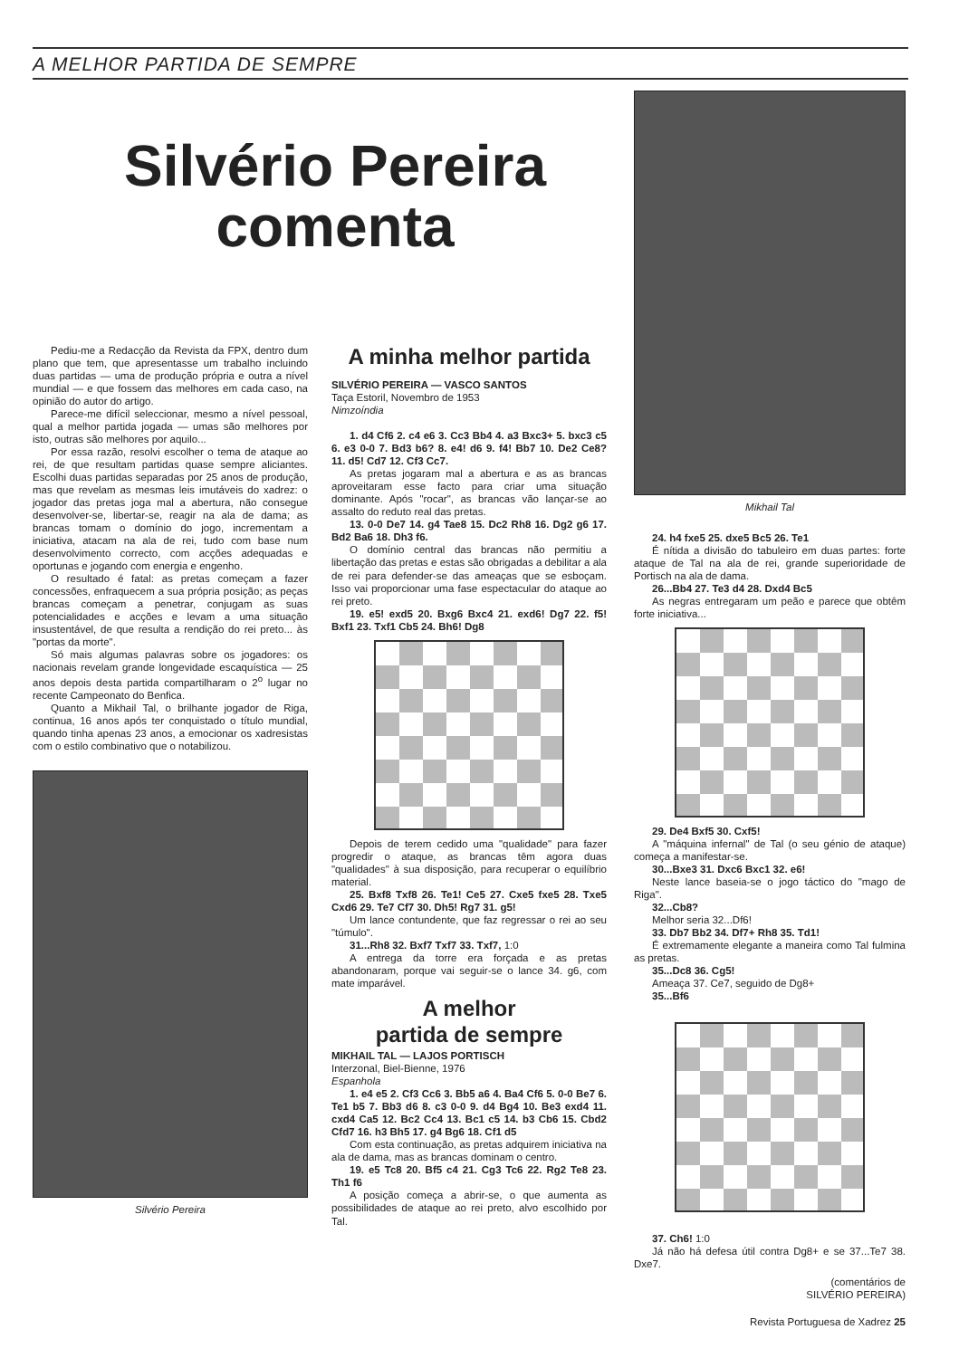A MELHOR PARTIDA DE SEMPRE
Silvério Pereira
comenta
Pediu-me a Redacção da Revista da FPX, dentro dum plano que tem, que apresentasse um trabalho incluindo duas partidas — uma de produção própria e outra a nível mundial — e que fossem das melhores em cada caso, na opinião do autor do artigo.
Parece-me difícil seleccionar, mesmo a nível pessoal, qual a melhor partida jogada — umas são melhores por isto, outras são melhores por aquilo...
Por essa razão, resolvi escolher o tema de ataque ao rei, de que resultam partidas quase sempre aliciantes. Escolhi duas partidas separadas por 25 anos de produção, mas que revelam as mesmas leis imutáveis do xadrez: o jogador das pretas joga mal a abertura, não consegue desenvolver-se, libertar-se, reagir na ala de dama; as brancas tomam o domínio do jogo, incrementam a iniciativa, atacam na ala de rei, tudo com base num desenvolvimento correcto, com acções adequadas e oportunas e jogando com energia e engenho.
O resultado é fatal: as pretas começam a fazer concessões, enfraquecem a sua própria posição; as peças brancas começam a penetrar, conjugam as suas potencialidades e acções e levam a uma situação insustentável, de que resulta a rendição do rei preto... às "portas da morte".
Só mais algumas palavras sobre os jogadores: os nacionais revelam grande longevidade escaquística — 25 anos depois desta partida compartilharam o 2<sup>o</sup> lugar no recente Campeonato do Benfica.
Quanto a Mikhail Tal, o brilhante jogador de Riga, continua, 16 anos após ter conquistado o título mundial, quando tinha apenas 23 anos, a emocionar os xadresistas com o estilo combinativo que o notabilizou.
Silvério Pereira
A minha melhor partida
SILVÉRIO PEREIRA — VASCO SANTOS
Taça Estoril, Novembro de 1953
Nimzoíndia
1. d4 Cf6 2. c4 e6 3. Cc3 Bb4 4. a3 Bxc3+ 5. bxc3 c5 6. e3 0-0 7. Bd3 b6? 8. e4! d6 9. f4! Bb7 10. De2 Ce8? 11. d5! Cd7 12. Cf3 Cc7.
As pretas jogaram mal a abertura e as as brancas aproveitaram esse facto para criar uma situação dominante. Após "rocar", as brancas vão lançar-se ao assalto do reduto real das pretas.
13. 0-0 De7 14. g4 Tae8 15. Dc2 Rh8 16. Dg2 g6 17. Bd2 Ba6 18. Dh3 f6.
O domínio central das brancas não permitiu a libertação das pretas e estas são obrigadas a debilitar a ala de rei para defender-se das ameaças que se esboçam. Isso vai proporcionar uma fase espectacular do ataque ao rei preto.
19. e5! exd5 20. Bxg6 Bxc4 21. exd6! Dg7 22. f5! Bxf1 23. Txf1 Cb5 24. Bh6! Dg8
Depois de terem cedido uma "qualidade" para fazer progredir o ataque, as brancas têm agora duas "qualidades" à sua disposição, para recuperar o equilíbrio material.
25. Bxf8 Txf8 26. Te1! Ce5 27. Cxe5 fxe5 28. Txe5 Cxd6 29. Te7 Cf7 30. Dh5! Rg7 31. g5!
Um lance contundente, que faz regressar o rei ao seu "túmulo".
31...Rh8 32. Bxf7 Txf7 33. Txf7, 1:0
A entrega da torre era forçada e as pretas abandonaram, porque vai seguir-se o lance 34. g6, com mate imparável.
A melhor
partida de sempre
MIKHAIL TAL — LAJOS PORTISCH
Interzonal, Biel-Bienne, 1976
Espanhola
1. e4 e5 2. Cf3 Cc6 3. Bb5 a6 4. Ba4 Cf6 5. 0-0 Be7 6. Te1 b5 7. Bb3 d6 8. c3 0-0 9. d4 Bg4 10. Be3 exd4 11. cxd4 Ca5 12. Bc2 Cc4 13. Bc1 c5 14. b3 Cb6 15. Cbd2 Cfd7 16. h3 Bh5 17. g4 Bg6 18. Cf1 d5
Com esta continuação, as pretas adquirem iniciativa na ala de dama, mas as brancas dominam o centro.
19. e5 Tc8 20. Bf5 c4 21. Cg3 Tc6 22. Rg2 Te8 23. Th1 f6
A posição começa a abrir-se, o que aumenta as possibilidades de ataque ao rei preto, alvo escolhido por Tal.
Mikhail Tal
24. h4 fxe5 25. dxe5 Bc5 26. Te1
É nítida a divisão do tabuleiro em duas partes: forte ataque de Tal na ala de rei, grande superioridade de Portisch na ala de dama.
26...Bb4 27. Te3 d4 28. Dxd4 Bc5
As negras entregaram um peão e parece que obtêm forte iniciativa...
29. De4 Bxf5 30. Cxf5!
A "máquina infernal" de Tal (o seu génio de ataque) começa a manifestar-se.
30...Bxe3 31. Dxc6 Bxc1 32. e6!
Neste lance baseia-se o jogo táctico do "mago de Riga".
32...Cb8?
Melhor seria 32...Df6!
33. Db7 Bb2 34. Df7+ Rh8 35. Td1!
É extremamente elegante a maneira como Tal fulmina as pretas.
35...Dc8 36. Cg5!
Ameaça 37. Ce7, seguido de Dg8+
35...Bf6
37. Ch6! 1:0
Já não há defesa útil contra Dg8+ e se 37...Te7 38. Dxe7.
(comentários de
SILVÉRIO PEREIRA)
Revista Portuguesa de Xadrez 25